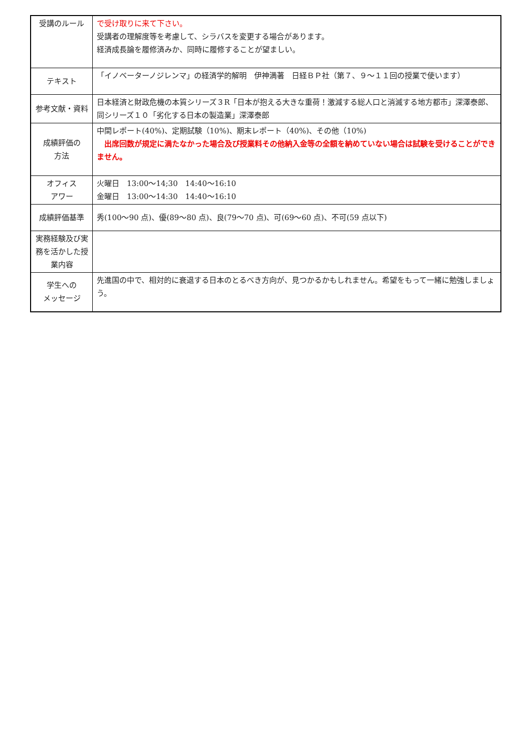| 受講のルール | で受け取りに来て下さい。 受講者の理解度等を考慮して、シラバスを変更する場合があります。 経済成長論を履修済みか、同時に履修することが望ましい。 |
| テキスト | 「イノベーターノジレンマ」の経済学的解明 伊神満著 日経ＢＰ社（第７、９～１１回の授業で使います） |
| 参考文献・資料 | 日本経済と財政危機の本質シリーズ３R「日本が抱える大きな重荷！激減する総人口と消滅する地方都市」深澤泰郎、同シリーズ１０「劣化する日本の製造業」深澤泰郎 |
| 成績評価の 方法 | 中間レポート(40%)、定期試験（10%)、期末レポート（40%)、その他（10%) 出席回数が規定に満たなかった場合及び授業料その他納入金等の全額を納めていない場合は試験を受けることができません。 |
| オフィス アワー | 火曜日 13:00～14;30 14:40～16:10 金曜日 13:00～14:30 14:40～16:10 |
| 成績評価基準 | 秀(100～90 点)、優(89～80 点)、良(79～70 点)、可(69～60 点)、不可(59 点以下) |
| 実務経験及び実務を活かした授業内容 | |
| 学生への メッセージ | 先進国の中で、相対的に衰退する日本のとるべき方向が、見つかるかもしれません。希望をもって一緒に勉強しましょう。 |